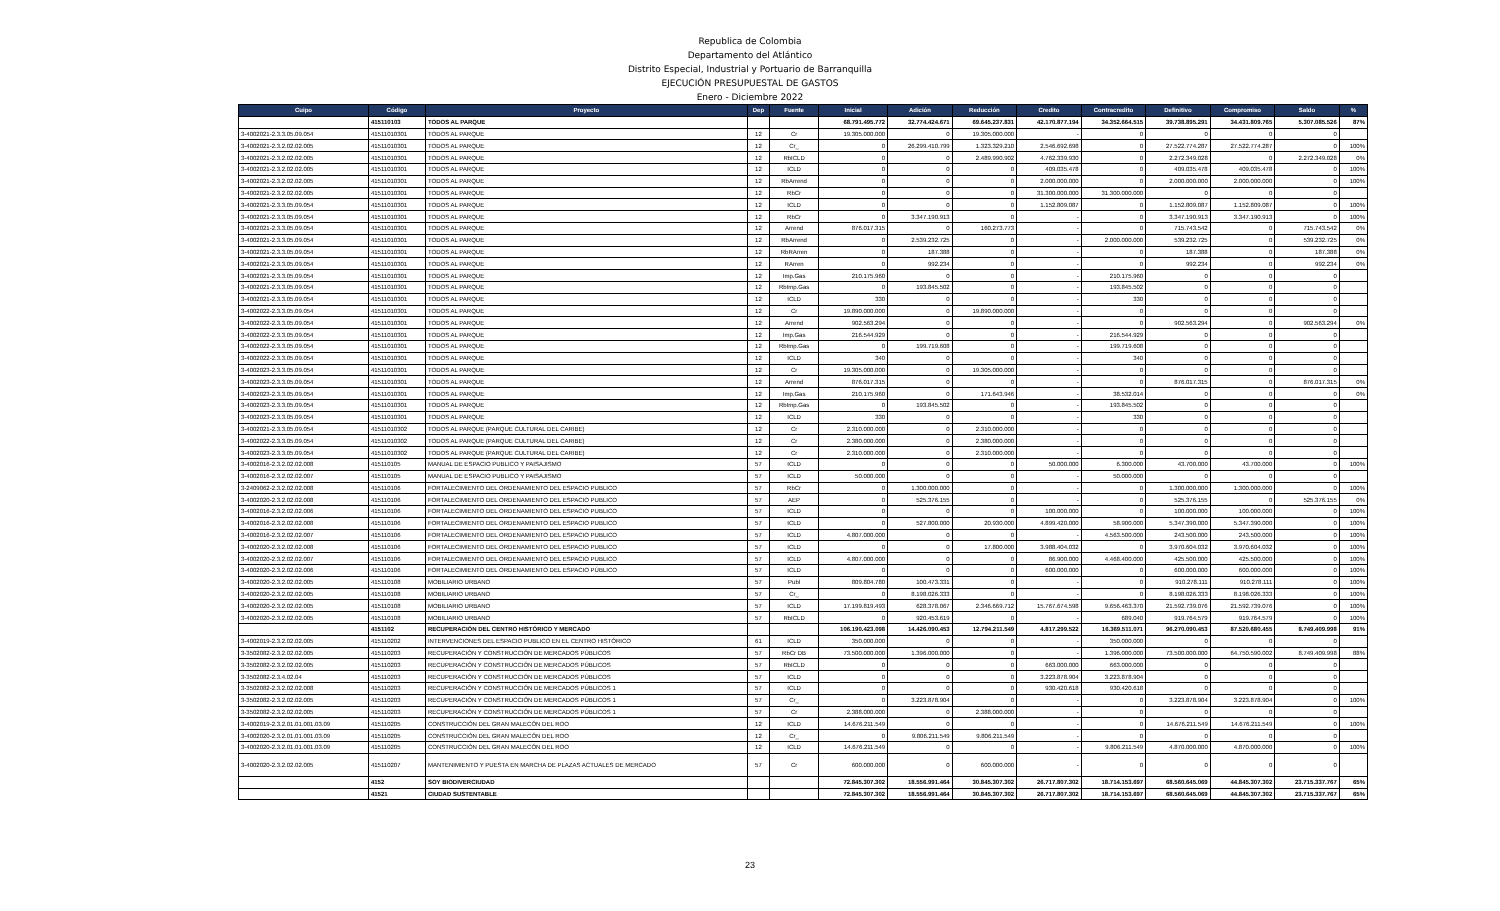Republica de Colombia
Departamento del Atlántico
Distrito Especial, Industrial y Portuario de Barranquilla
EJECUCIÓN PRESUPUESTAL DE GASTOS
Enero - Diciembre 2022
| Cuipo | Código | Proyecto | Dep | Fuente | Inicial | Adición | Reducción | Credito | Contracredito | Definitivo | Compromiso | Saldo | % |
| --- | --- | --- | --- | --- | --- | --- | --- | --- | --- | --- | --- | --- | --- |
| | 415110103 | TODOS AL PARQUE | | | 68.791.495.772 | 32.774.424.671 | 69.645.237.831 | 42.170.877.194 | 34.352.664.515 | 39.738.895.291 | 34.431.809.765 | 5.307.085.526 | 87% |
| 3-4002021-2.3.3.05.09.054 | 41511010301 | TODOS AL PARQUE | 12 | Cr | 19.305.000.000 | 0 | 19.305.000.000 | - | 0 | 0 | 0 | 0 | |
| 3-4002021-2.3.2.02.02.005 | 41511010301 | TODOS AL PARQUE | 12 | Cr_ | 0 | 26.299.410.799 | 1.323.329.210 | 2.546.692.698 | 0 | 27.522.774.287 | 27.522.774.287 | 0 | 100% |
| 3-4002021-2.3.2.02.02.005 | 41511010301 | TODOS AL PARQUE | 12 | RbICLD | 0 | 0 | 2.489.990.902 | 4.762.339.930 | 0 | 2.272.349.028 | 0 | 2.272.349.028 | 0% |
| 3-4002021-2.3.2.02.02.005 | 41511010301 | TODOS AL PARQUE | 12 | ICLD | 0 | 0 | 0 | 409.035.478 | 0 | 409.035.478 | 409.035.478 | 0 | 100% |
| 3-4002021-2.3.2.02.02.005 | 41511010301 | TODOS AL PARQUE | 12 | RbArrend | 0 | 0 | 0 | 2.000.000.000 | 0 | 2.000.000.000 | 2.000.000.000 | 0 | 100% |
| 3-4002021-2.3.2.02.02.005 | 41511010301 | TODOS AL PARQUE | 12 | RbCr | 0 | 0 | 0 | 31.300.000.000 | 31.300.000.000 | 0 | 0 | 0 | |
| 3-4002021-2.3.3.05.09.054 | 41511010301 | TODOS AL PARQUE | 12 | ICLD | 0 | 0 | 0 | 1.152.809.087 | 0 | 1.152.809.087 | 1.152.809.087 | 0 | 100% |
| 3-4002021-2.3.3.05.09.054 | 41511010301 | TODOS AL PARQUE | 12 | RbCr | 0 | 3.347.190.913 | 0 | - | 0 | 3.347.190.913 | 3.347.190.913 | 0 | 100% |
| 3-4002021-2.3.3.05.09.054 | 41511010301 | TODOS AL PARQUE | 12 | Arrend | 876.017.315 | 0 | 160.273.773 | - | 0 | 715.743.542 | 0 | 715.743.542 | 0% |
| 3-4002021-2.3.3.05.09.054 | 41511010301 | TODOS AL PARQUE | 12 | RbArrend | 0 | 2.539.232.725 | 0 | - | 2.000.000.000 | 539.232.725 | 0 | 539.232.725 | 0% |
| 3-4002021-2.3.3.05.09.054 | 41511010301 | TODOS AL PARQUE | 12 | RbRArren | 0 | 187.388 | 0 | - | 0 | 187.388 | 0 | 187.388 | 0% |
| 3-4002021-2.3.3.05.09.054 | 41511010301 | TODOS AL PARQUE | 12 | RArren | 0 | 992.234 | 0 | - | 0 | 992.234 | 0 | 992.234 | 0% |
| 3-4002021-2.3.3.05.09.054 | 41511010301 | TODOS AL PARQUE | 12 | Imp.Gas | 210.175.960 | 0 | 0 | - | 210.175.960 | 0 | 0 | 0 | |
| 3-4002021-2.3.3.05.09.054 | 41511010301 | TODOS AL PARQUE | 12 | RbImp.Gas | 0 | 193.845.502 | 0 | - | 193.845.502 | 0 | 0 | 0 | |
| 3-4002021-2.3.3.05.09.054 | 41511010301 | TODOS AL PARQUE | 12 | ICLD | 330 | 0 | 0 | - | 330 | 0 | 0 | 0 | |
| 3-4002022-2.3.3.05.09.054 | 41511010301 | TODOS AL PARQUE | 12 | Cr | 19.890.000.000 | 0 | 19.890.000.000 | - | 0 | 0 | 0 | 0 | |
| 3-4002022-2.3.3.05.09.054 | 41511010301 | TODOS AL PARQUE | 12 | Arrend | 902.563.294 | 0 | 0 | - | 0 | 902.563.294 | 0 | 902.563.294 | 0% |
| 3-4002022-2.3.3.05.09.054 | 41511010301 | TODOS AL PARQUE | 12 | Imp.Gas | 216.544.929 | 0 | 0 | - | 216.544.929 | 0 | 0 | 0 | |
| 3-4002022-2.3.3.05.09.054 | 41511010301 | TODOS AL PARQUE | 12 | RbImp.Gas | 0 | 199.719.608 | 0 | - | 199.719.608 | 0 | 0 | 0 | |
| 3-4002022-2.3.3.05.09.054 | 41511010301 | TODOS AL PARQUE | 12 | ICLD | 340 | 0 | 0 | - | 340 | 0 | 0 | 0 | |
| 3-4002023-2.3.3.05.09.054 | 41511010301 | TODOS AL PARQUE | 12 | Cr | 19.305.000.000 | 0 | 19.305.000.000 | - | 0 | 0 | 0 | 0 | |
| 3-4002023-2.3.3.05.09.054 | 41511010301 | TODOS AL PARQUE | 12 | Arrend | 876.017.315 | 0 | 0 | - | 0 | 876.017.315 | 0 | 876.017.315 | 0% |
| 3-4002023-2.3.3.05.09.054 | 41511010301 | TODOS AL PARQUE | 12 | Imp.Gas | 210.175.960 | 0 | 171.643.946 | - | 38.532.014 | 0 | 0 | 0 | 0% |
| 3-4002023-2.3.3.05.09.054 | 41511010301 | TODOS AL PARQUE | 12 | RbImp.Gas | 0 | 193.845.502 | 0 | - | 193.845.502 | 0 | 0 | 0 | |
| 3-4002023-2.3.3.05.09.054 | 41511010301 | TODOS AL PARQUE | 12 | ICLD | 330 | 0 | 0 | - | 330 | 0 | 0 | 0 | |
| 3-4002021-2.3.3.05.09.054 | 41511010302 | TODOS AL PARQUE (PARQUE CULTURAL DEL CARIBE) | 12 | Cr | 2.310.000.000 | 0 | 2.310.000.000 | - | 0 | 0 | 0 | 0 | |
| 3-4002022-2.3.3.05.09.054 | 41511010302 | TODOS AL PARQUE (PARQUE CULTURAL DEL CARIBE) | 12 | Cr | 2.380.000.000 | 0 | 2.380.000.000 | - | 0 | 0 | 0 | 0 | |
| 3-4002023-2.3.3.05.09.054 | 41511010302 | TODOS AL PARQUE (PARQUE CULTURAL DEL CARIBE) | 12 | Cr | 2.310.000.000 | 0 | 2.310.000.000 | - | 0 | 0 | 0 | 0 | |
| 3-4002016-2.3.2.02.02.008 | 415110105 | MANUAL DE ESPACIO PUBLICO Y PAISAJISMO | 57 | ICLD | 0 | 0 | 0 | 50.000.000 | 6.300.000 | 43.700.000 | 43.700.000 | 0 | 100% |
| 3-4002016-2.3.2.02.02.007 | 415110105 | MANUAL DE ESPACIO PUBLICO Y PAISAJISMO | 57 | ICLD | 50.000.000 | 0 | 0 | - | 50.000.000 | 0 | 0 | 0 | |
| 3-2409062-2.3.2.02.02.008 | 415110106 | FORTALECIMIENTO DEL ORDENAMIENTO DEL ESPACIO PUBLICO | 57 | RbCr | 0 | 1.300.000.000 | 0 | - | 0 | 1.300.000.000 | 1.300.000.000 | 0 | 100% |
| 3-4002020-2.3.2.02.02.008 | 415110106 | FORTALECIMIENTO DEL ORDENAMIENTO DEL ESPACIO PUBLICO | 57 | AEP | 0 | 525.376.155 | 0 | - | 0 | 525.376.155 | 0 | 525.376.155 | 0% |
| 3-4002016-2.3.2.02.02.006 | 415110106 | FORTALECIMIENTO DEL ORDENAMIENTO DEL ESPACIO PUBLICO | 57 | ICLD | 0 | 0 | 0 | 100.000.000 | 0 | 100.000.000 | 100.000.000 | 0 | 100% |
| 3-4002016-2.3.2.02.02.008 | 415110106 | FORTALECIMIENTO DEL ORDENAMIENTO DEL ESPACIO PUBLICO | 57 | ICLD | 0 | 527.800.000 | 20.930.000 | 4.899.420.000 | 58.900.000 | 5.347.390.000 | 5.347.390.000 | 0 | 100% |
| 3-4002016-2.3.2.02.02.007 | 415110106 | FORTALECIMIENTO DEL ORDENAMIENTO DEL ESPACIO PUBLICO | 57 | ICLD | 4.807.000.000 | 0 | 0 | - | 4.563.500.000 | 243.500.000 | 243.500.000 | 0 | 100% |
| 3-4002020-2.3.2.02.02.008 | 415110106 | FORTALECIMIENTO DEL ORDENAMIENTO DEL ESPACIO PUBLICO | 57 | ICLD | 0 | 0 | 17.800.000 | 3.988.404.032 | 0 | 3.970.604.032 | 3.970.604.032 | 0 | 100% |
| 3-4002020-2.3.2.02.02.007 | 415110106 | FORTALECIMIENTO DEL ORDENAMIENTO DEL ESPACIO PUBLICO | 57 | ICLD | 4.807.000.000 | 0 | 0 | 86.900.000 | 4.468.400.000 | 425.500.000 | 425.500.000 | 0 | 100% |
| 3-4002020-2.3.2.02.02.006 | 415110106 | FORTALECIMIENTO DEL ORDENAMIENTO DEL ESPACIO PÚBLICO | 57 | ICLD | 0 | 0 | 0 | 600.000.000 | 0 | 600.000.000 | 600.000.000 | 0 | 100% |
| 3-4002020-2.3.2.02.02.005 | 415110108 | MOBILIARIO URBANO | 57 | Publ | 809.804.780 | 100.473.331 | 0 | - | 0 | 910.278.111 | 910.278.111 | 0 | 100% |
| 3-4002020-2.3.2.02.02.005 | 415110108 | MOBILIARIO URBANO | 57 | Cr_ | 0 | 8.198.026.333 | 0 | - | 0 | 8.198.026.333 | 8.198.026.333 | 0 | 100% |
| 3-4002020-2.3.2.02.02.005 | 415110108 | MOBILIARIO URBANO | 57 | ICLD | 17.199.819.493 | 628.378.067 | 2.346.669.712 | 15.767.674.598 | 9.656.463.370 | 21.592.739.076 | 21.592.739.076 | 0 | 100% |
| 3-4002020-2.3.2.02.02.005 | 415110108 | MOBILIARIO URBANO | 57 | RbICLD | 0 | 920.453.619 | 0 | - | 689.040 | 919.764.579 | 919.764.579 | 0 | 100% |
| | 4151102 | RECUPERACIÓN DEL CENTRO HISTÓRICO Y MERCADO | | | 106.190.423.098 | 14.426.090.453 | 12.794.211.549 | 4.817.299.522 | 16.369.511.071 | 96.270.090.453 | 87.520.680.455 | 8.749.409.998 | 91% |
| 3-4002019-2.3.2.02.02.005 | 415110202 | INTERVENCIONES DEL ESPACIO PUBLICO EN EL CENTRO HISTÓRICO | 61 | ICLD | 350.000.000 | 0 | 0 | - | 350.000.000 | 0 | 0 | 0 | |
| 3-3502082-2.3.2.02.02.005 | 415110203 | RECUPERACIÓN Y CONSTRUCCIÓN DE MERCADOS PÚBLICOS | 57 | RbCr DB | 73.500.000.000 | 1.396.000.000 | 0 | - | 1.396.000.000 | 73.500.000.000 | 64.750.590.002 | 8.749.409.998 | 88% |
| 3-3502082-2.3.2.02.02.005 | 415110203 | RECUPERACIÓN Y CONSTRUCCIÓN DE MERCADOS PÚBLICOS | 57 | RbICLD | 0 | 0 | 0 | 663.000.000 | 663.000.000 | 0 | 0 | 0 | |
| 3-3502082-2.3.4.02.04 | 415110203 | RECUPERACIÓN Y CONSTRUCCIÓN DE MERCADOS PÚBLICOS | 57 | ICLD | 0 | 0 | 0 | 3.223.878.904 | 3.223.878.904 | 0 | 0 | 0 | |
| 3-3502082-2.3.2.02.02.008 | 415110203 | RECUPERACIÓN Y CONSTRUCCIÓN DE MERCADOS PÚBLICOS 1 | 57 | ICLD | 0 | 0 | 0 | 930.420.618 | 930.420.618 | 0 | 0 | 0 | |
| 3-3502082-2.3.2.02.02.005 | 415110203 | RECUPERACIÓN Y CONSTRUCCIÓN DE MERCADOS PÚBLICOS 1 | 57 | Cr_ | 0 | 3.223.878.904 | 0 | - | 0 | 3.223.878.904 | 3.223.878.904 | 0 | 100% |
| 3-3502082-2.3.2.02.02.005 | 415110203 | RECUPERACIÓN Y CONSTRUCCIÓN DE MERCADOS PÚBLICOS 1 | 57 | Cr | 2.388.000.000 | 0 | 2.388.000.000 | - | 0 | 0 | 0 | 0 | |
| 3-4002019-2.3.2.01.01.001.03.09 | 415110205 | CONSTRUCCIÓN DEL GRAN MALECÓN DEL ROO | 12 | ICLD | 14.676.211.549 | 0 | 0 | - | 0 | 14.676.211.549 | 14.676.211.549 | 0 | 100% |
| 3-4002020-2.3.2.01.01.001.03.09 | 415110205 | CONSTRUCCIÓN DEL GRAN MALECÓN DEL ROO | 12 | Cr_ | 0 | 9.806.211.549 | 9.806.211.549 | - | 0 | 0 | 0 | 0 | |
| 3-4002020-2.3.2.01.01.001.03.09 | 415110205 | CONSTRUCCIÓN DEL GRAN MALECÓN DEL ROO | 12 | ICLD | 14.676.211.549 | 0 | 0 | - | 9.806.211.549 | 4.870.000.000 | 4.870.000.000 | 0 | 100% |
| 3-4002020-2.3.2.02.02.005 | 415110207 | MANTENIMIENTO Y PUESTA EN MARCHA DE PLAZAS ACTUALES DE MERCADO | 57 | Cr | 600.000.000 | 0 | 600.000.000 | - | 0 | 0 | 0 | 0 | |
| | 4152 | SOY BIODIVERCIUDAD | | | 72.845.307.302 | 18.556.991.464 | 30.845.307.302 | 26.717.807.302 | 18.714.153.697 | 68.560.645.069 | 44.845.307.302 | 23.715.337.767 | 65% |
| | 41521 | CIUDAD SUSTENTABLE | | | 72.845.307.302 | 18.556.991.464 | 30.845.307.302 | 26.717.807.302 | 18.714.153.697 | 68.560.645.069 | 44.845.307.302 | 23.715.337.767 | 65% |
23